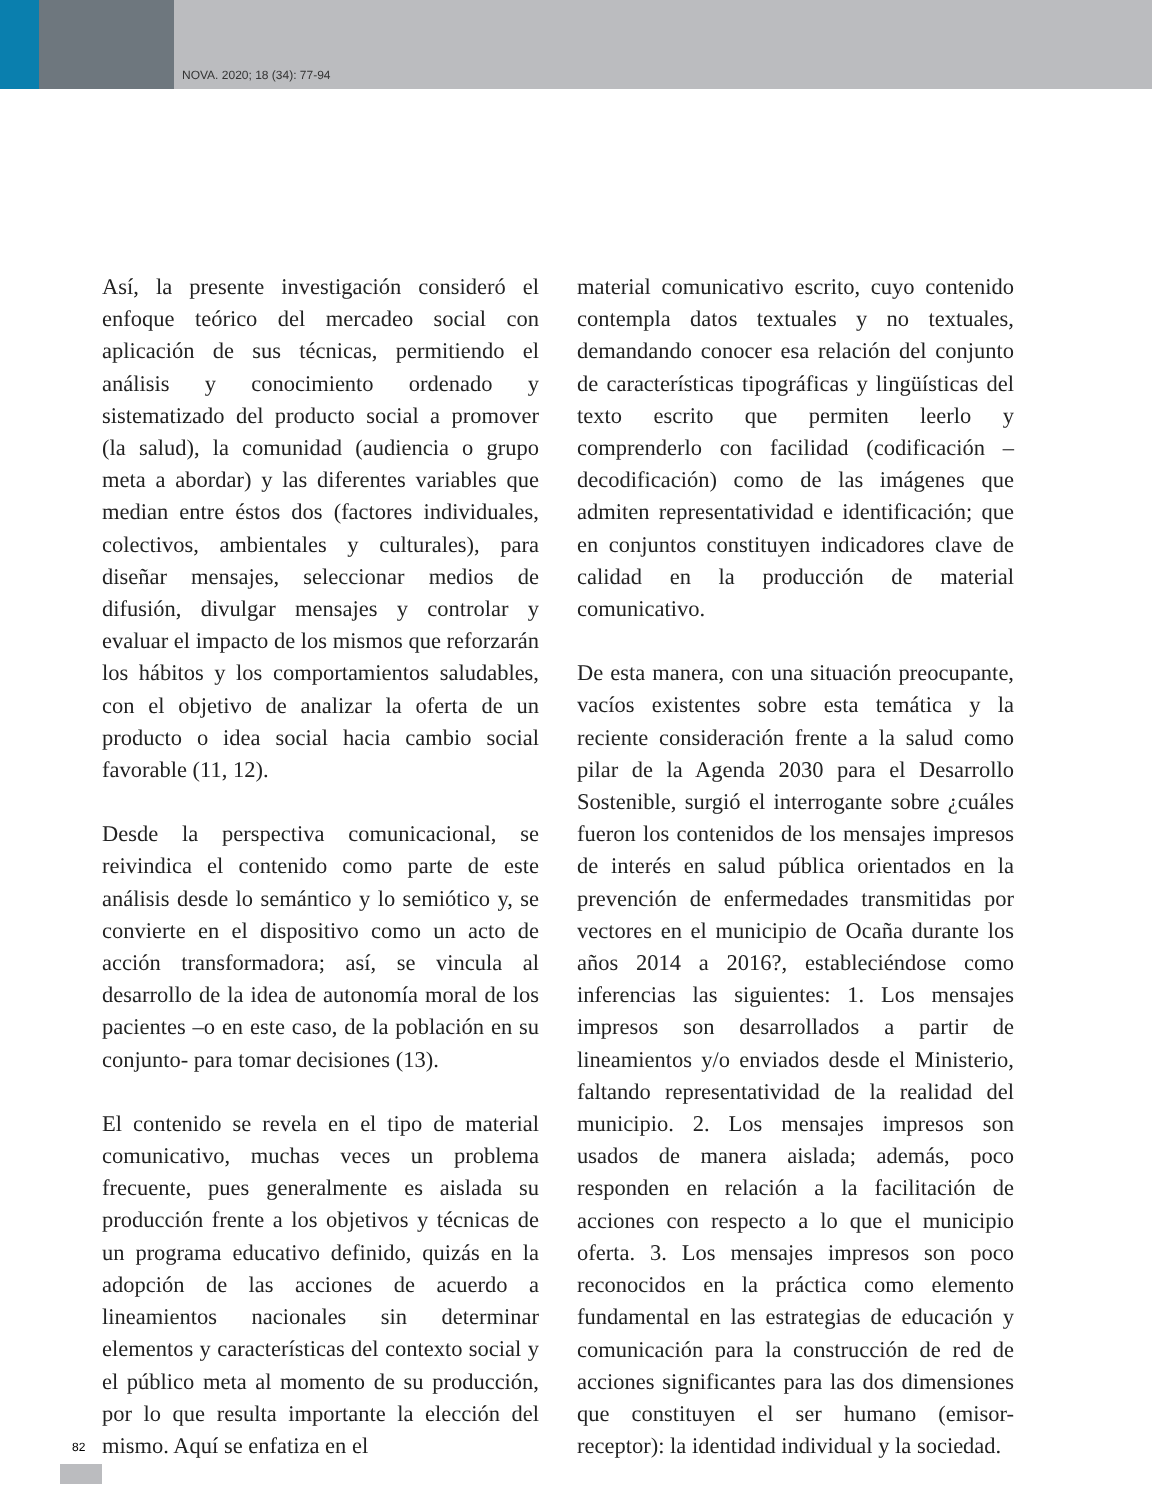NOVA. 2020; 18 (34): 77-94
Así, la presente investigación consideró el enfoque teórico del mercadeo social con aplicación de sus técnicas, permitiendo el análisis y conocimiento ordenado y sistematizado del producto social a promover (la salud), la comunidad (audiencia o grupo meta a abordar) y las diferentes variables que median entre éstos dos (factores individuales, colectivos, ambientales y culturales), para diseñar mensajes, seleccionar medios de difusión, divulgar mensajes y controlar y evaluar el impacto de los mismos que reforzarán los hábitos y los comportamientos saludables, con el objetivo de analizar la oferta de un producto o idea social hacia cambio social favorable (11, 12).
Desde la perspectiva comunicacional, se reivindica el contenido como parte de este análisis desde lo semántico y lo semiótico y, se convierte en el dispositivo como un acto de acción transformadora; así, se vincula al desarrollo de la idea de autonomía moral de los pacientes –o en este caso, de la población en su conjunto- para tomar decisiones (13).
El contenido se revela en el tipo de material comunicativo, muchas veces un problema frecuente, pues generalmente es aislada su producción frente a los objetivos y técnicas de un programa educativo definido, quizás en la adopción de las acciones de acuerdo a lineamientos nacionales sin determinar elementos y características del contexto social y el público meta al momento de su producción, por lo que resulta importante la elección del mismo. Aquí se enfatiza en el
material comunicativo escrito, cuyo contenido contempla datos textuales y no textuales, demandando conocer esa relación del conjunto de características tipográficas y lingüísticas del texto escrito que permiten leerlo y comprenderlo con facilidad (codificación – decodificación) como de las imágenes que admiten representatividad e identificación; que en conjuntos constituyen indicadores clave de calidad en la producción de material comunicativo.
De esta manera, con una situación preocupante, vacíos existentes sobre esta temática y la reciente consideración frente a la salud como pilar de la Agenda 2030 para el Desarrollo Sostenible, surgió el interrogante sobre ¿cuáles fueron los contenidos de los mensajes impresos de interés en salud pública orientados en la prevención de enfermedades transmitidas por vectores en el municipio de Ocaña durante los años 2014 a 2016?, estableciéndose como inferencias las siguientes: 1. Los mensajes impresos son desarrollados a partir de lineamientos y/o enviados desde el Ministerio, faltando representatividad de la realidad del municipio. 2. Los mensajes impresos son usados de manera aislada; además, poco responden en relación a la facilitación de acciones con respecto a lo que el municipio oferta. 3. Los mensajes impresos son poco reconocidos en la práctica como elemento fundamental en las estrategias de educación y comunicación para la construcción de red de acciones significantes para las dos dimensiones que constituyen el ser humano (emisor-receptor): la identidad individual y la sociedad.
82